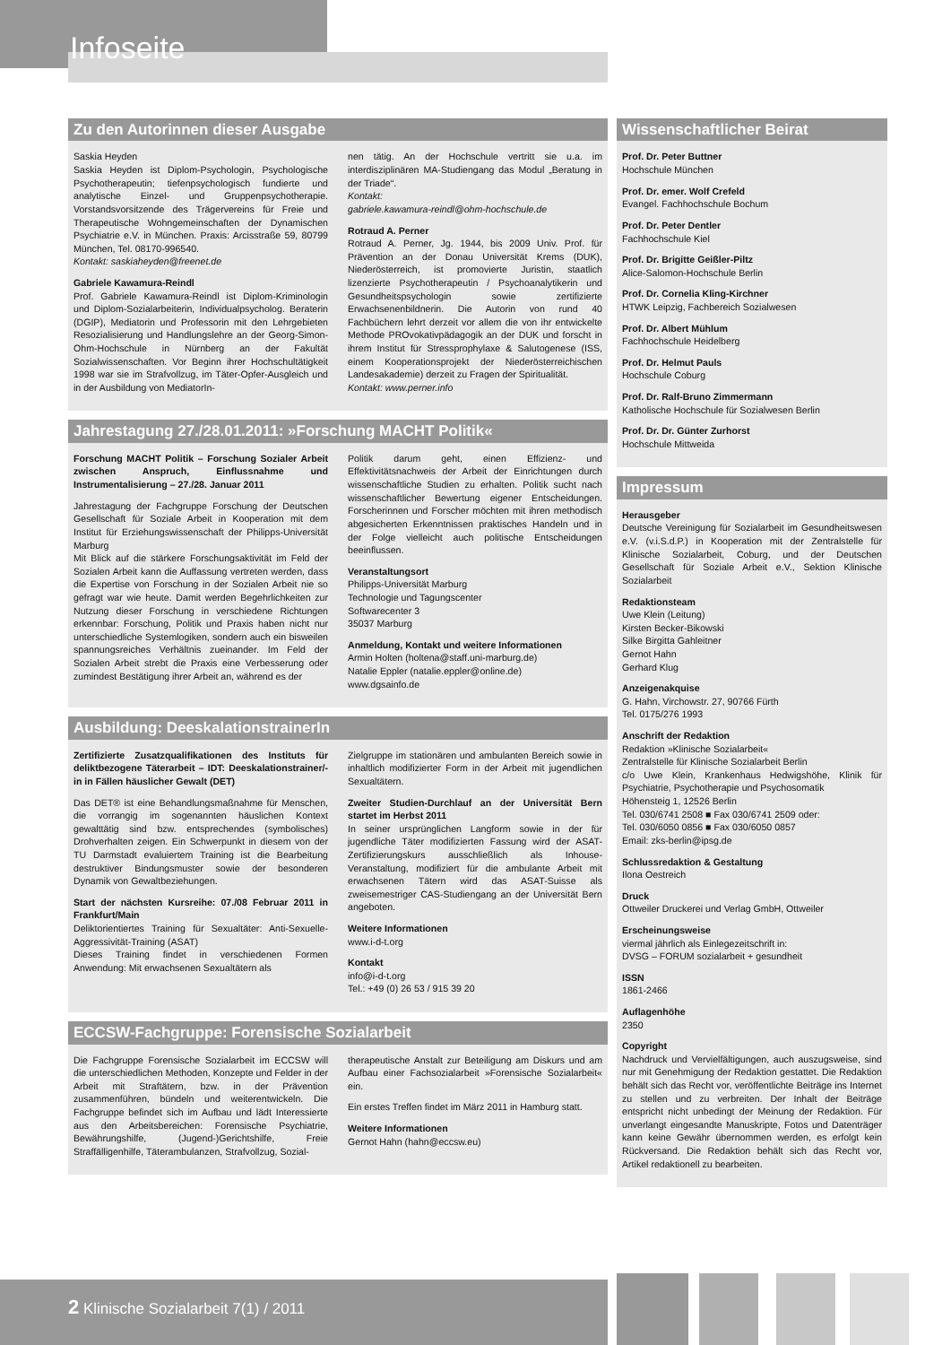Infoseite
Zu den Autorinnen dieser Ausgabe
Saskia Heyden
Saskia Heyden ist Diplom-Psychologin, Psychologische Psychotherapeutin; tiefenpsychologisch fundierte und analytische Einzel- und Gruppenpsychotherapie. Vorstandsvorsitzende des Trägervereins für Freie und Therapeutische Wohngemeinschaften der Dynamischen Psychiatrie e.V. in München. Praxis: Arcisstraße 59, 80799 München, Tel. 08170-996540.
Kontakt: saskiaheyden@freenet.de
Gabriele Kawamura-Reindl
Prof. Gabriele Kawamura-Reindl ist Diplom-Kriminologin und Diplom-Sozialarbeiterin, Individualpsycholog. Beraterin (DGIP), Mediatorin und Professorin mit den Lehrgebieten Resozialisierung und Handlungslehre an der Georg-Simon-Ohm-Hochschule in Nürnberg an der Fakultät Sozialwissenschaften. Vor Beginn ihrer Hochschultätigkeit 1998 war sie im Strafvollzug, im Täter-Opfer-Ausgleich und in der Ausbildung von MediatorIn-
nen tätig. An der Hochschule vertritt sie u.a. im interdisziplinären MA-Studiengang das Modul „Beratung in der Triade“.
Kontakt:
gabriele.kawamura-reindl@ohm-hochschule.de
Rotraud A. Perner
Rotraud A. Perner, Jg. 1944, bis 2009 Univ. Prof. für Prävention an der Donau Universität Krems (DUK), Niederösterreich, ist promovierte Juristin, staatlich lizenzierte Psychotherapeutin / Psychoanalytikerin und Gesundheitspsychologin sowie zertifizierte Erwachsenenbildnerin. Die Autorin von rund 40 Fachbüchern lehrt derzeit vor allem die von ihr entwickelte Methode PROvokativpädagogik an der DUK und forscht in ihrem Institut für Stressprophylaxe & Salutogenese (ISS, einem Kooperationsprojekt der Niederösterreichischen Landesakademie) derzeit zu Fragen der Spiritualität.
Kontakt: www.perner.info
Jahrestagung 27./28.01.2011: »Forschung MACHT Politik«
Forschung MACHT Politik – Forschung Sozialer Arbeit zwischen Anspruch, Einflussnahme und Instrumentalisierung – 27./28. Januar 2011
Jahrestagung der Fachgruppe Forschung der Deutschen Gesellschaft für Soziale Arbeit in Kooperation mit dem Institut für Erziehungswissenschaft der Philipps-Universität Marburg
Mit Blick auf die stärkere Forschungsaktivität im Feld der Sozialen Arbeit kann die Auffassung vertreten werden, dass die Expertise von Forschung in der Sozialen Arbeit nie so gefragt war wie heute. Damit werden Begehrlichkeiten zur Nutzung dieser Forschung in verschiedene Richtungen erkennbar: Forschung, Politik und Praxis haben nicht nur unterschiedliche Systemlogiken, sondern auch ein bisweilen spannungsreiches Verhältnis zueinander. Im Feld der Sozialen Arbeit strebt die Praxis eine Verbesserung oder zumindest Bestätigung ihrer Arbeit an, während es der
Politik darum geht, einen Effizienz- und Effektivitätsnachweis der Arbeit der Einrichtungen durch wissenschaftliche Studien zu erhalten. Politik sucht nach wissenschaftlicher Bewertung eigener Entscheidungen. Forscherinnen und Forscher möchten mit ihren methodisch abgesicherten Erkenntnissen praktisches Handeln und in der Folge vielleicht auch politische Entscheidungen beeinflussen.
Veranstaltungsort
Philipps-Universität Marburg
Technologie und Tagungscenter
Softwarecenter 3
35037 Marburg
Anmeldung, Kontakt und weitere Informationen
Armin Holten (holtena@staff.uni-marburg.de)
Natalie Eppler (natalie.eppler@online.de)
www.dgsainfo.de
Ausbildung: DeeskalationstrainerIn
Zertifizierte Zusatzqualifikationen des Instituts für deliktbezogene Täterarbeit – IDT: Deeskalationstrainer/-in in Fällen häuslicher Gewalt (DET)
Das DET® ist eine Behandlungsmaßnahme für Menschen, die vorrangig im sogenannten häuslichen Kontext gewalttätig sind bzw. entsprechendes (symbolisches) Drohverhalten zeigen. Ein Schwerpunkt in diesem von der TU Darmstadt evaluiertem Training ist die Bearbeitung destruktiver Bindungsmuster sowie der besonderen Dynamik von Gewaltbeziehungen.
Start der nächsten Kursreihe: 07./08 Februar 2011 in Frankfurt/Main
Deliktorientiertes Training für Sexualtäter: Anti-Sexuelle-Aggressivität-Training (ASAT)
Dieses Training findet in verschiedenen Formen Anwendung: Mit erwachsenen Sexualtätern als
Zielgruppe im stationären und ambulanten Bereich sowie in inhaltlich modifizierter Form in der Arbeit mit jugendlichen Sexualtätern.
Zweiter Studien-Durchlauf an der Universität Bern startet im Herbst 2011
In seiner ursprünglichen Langform sowie in der für jugendliche Täter modifizierten Fassung wird der ASAT-Zertifizierungskurs ausschließlich als Inhouse-Veranstaltung, modifiziert für die ambulante Arbeit mit erwachsenen Tätern wird das ASAT-Suisse als zweisemestriger CAS-Studiengang an der Universität Bern angeboten.
Weitere Informationen
www.i-d-t.org
Kontakt
info@i-d-t.org
Tel.: +49 (0) 26 53 / 915 39 20
ECCSW-Fachgruppe: Forensische Sozialarbeit
Die Fachgruppe Forensische Sozialarbeit im ECCSW will die unterschiedlichen Methoden, Konzepte und Felder in der Arbeit mit Straftätern, bzw. in der Prävention zusammenführen, bündeln und weiterentwickeln. Die Fachgruppe befindet sich im Aufbau und lädt Interessierte aus den Arbeitsbereichen: Forensische Psychiatrie, Bewährungshilfe, (Jugend-)Gerichtshilfe, Freie Straffälligenhilfe, Täterambulanzen, Strafvollzug, Sozial-
therapeutische Anstalt zur Beteiligung am Diskurs und am Aufbau einer Fachsozialarbeit »Forensische Sozialarbeit« ein.
Ein erstes Treffen findet im März 2011 in Hamburg statt.
Weitere Informationen
Gernot Hahn (hahn@eccsw.eu)
Wissenschaftlicher Beirat
Prof. Dr. Peter Buttner
Hochschule München
Prof. Dr. emer. Wolf Crefeld
Evangel. Fachhochschule Bochum
Prof. Dr. Peter Dentler
Fachhochschule Kiel
Prof. Dr. Brigitte Geißler-Piltz
Alice-Salomon-Hochschule Berlin
Prof. Dr. Cornelia Kling-Kirchner
HTWK Leipzig, Fachbereich Sozialwesen
Prof. Dr. Albert Mühlum
Fachhochschule Heidelberg
Prof. Dr. Helmut Pauls
Hochschule Coburg
Prof. Dr. Ralf-Bruno Zimmermann
Katholische Hochschule für Sozialwesen Berlin
Prof. Dr. Dr. Günter Zurhorst
Hochschule Mittweida
Impressum
Herausgeber
Deutsche Vereinigung für Sozialarbeit im Gesundheitswesen e.V. (v.i.S.d.P.) in Kooperation mit der Zentralstelle für Klinische Sozialarbeit, Coburg, und der Deutschen Gesellschaft für Soziale Arbeit e.V., Sektion Klinische Sozialarbeit
Redaktionsteam
Uwe Klein (Leitung)
Kirsten Becker-Bikowski
Silke Birgitta Gahleitner
Gernot Hahn
Gerhard Klug
Anzeigenakquise
G. Hahn, Virchowstr. 27, 90766 Fürth
Tel. 0175/276 1993
Anschrift der Redaktion
Redaktion »Klinische Sozialarbeit«
Zentralstelle für Klinische Sozialarbeit Berlin
c/o Uwe Klein, Krankenhaus Hedwigshöhe, Klinik für Psychiatrie, Psychotherapie und Psychosomatik
Höhensteig 1, 12526 Berlin
Tel. 030/6741 2508 ■ Fax 030/6741 2509 oder:
Tel. 030/6050 0856 ■ Fax 030/6050 0857
Email: zks-berlin@ipsg.de
Schlussredaktion & Gestaltung
Ilona Oestreich
Druck
Ottweiler Druckerei und Verlag GmbH, Ottweiler
Erscheinungsweise
viermal jährlich als Einlegezeitschrift in:
DVSG – FORUM sozialarbeit + gesundheit
ISSN
1861-2466
Auflagenhöhe
2350
Copyright
Nachdruck und Vervielfältigungen, auch auszugsweise, sind nur mit Genehmigung der Redaktion gestattet. Die Redaktion behält sich das Recht vor, veröffentlichte Beiträge ins Internet zu stellen und zu verbreiten. Der Inhalt der Beiträge entspricht nicht unbedingt der Meinung der Redaktion. Für unverlangt eingesandte Manuskripte, Fotos und Datenträger kann keine Gewähr übernommen werden, es erfolgt kein Rückversand. Die Redaktion behält sich das Recht vor, Artikel redaktionell zu bearbeiten.
2 Klinische Sozialarbeit 7(1) / 2011